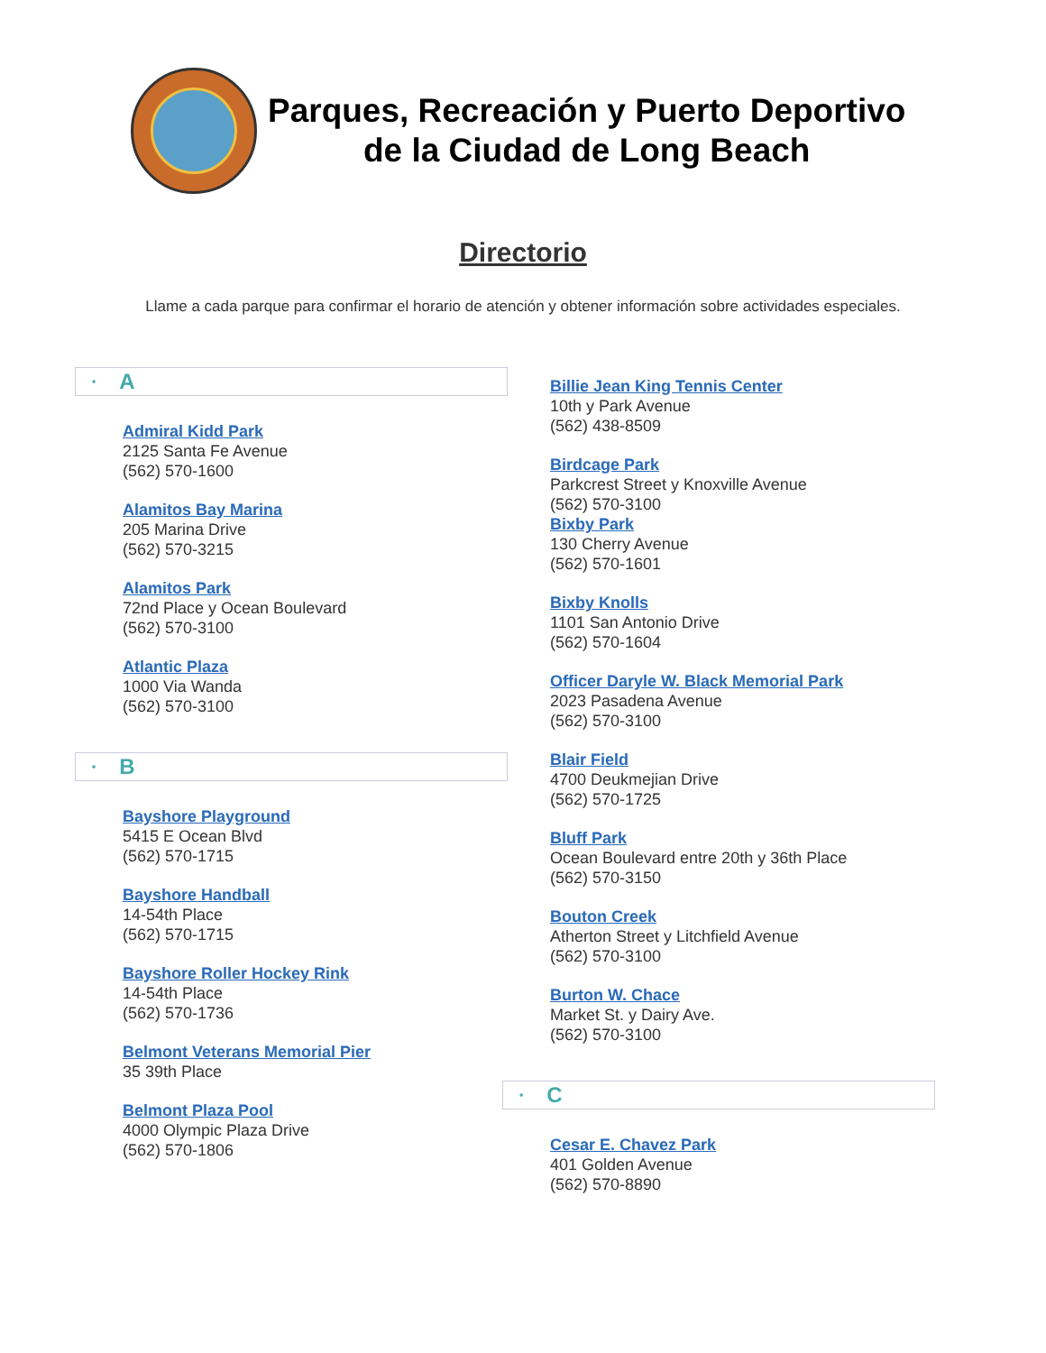Parques, Recreación y Puerto Deportivo
de la Ciudad de Long Beach
Directorio
Llame a cada parque para confirmar el horario de atención y obtener información sobre actividades especiales.
• A
Admiral Kidd Park
2125 Santa Fe Avenue
(562) 570-1600
Alamitos Bay Marina
205 Marina Drive
(562) 570-3215
Alamitos Park
72nd Place y Ocean Boulevard
(562) 570-3100
Atlantic Plaza
1000 Via Wanda
(562) 570-3100
• B
Bayshore Playground
5415 E Ocean Blvd
(562) 570-1715
Bayshore Handball
14-54th Place
(562) 570-1715
Bayshore Roller Hockey Rink
14-54th Place
(562) 570-1736
Belmont Veterans Memorial Pier
35 39th Place
Belmont Plaza Pool
4000 Olympic Plaza Drive
(562) 570-1806
Billie Jean King Tennis Center
10th y Park Avenue
(562) 438-8509
Birdcage Park
Parkcrest Street y Knoxville Avenue
(562) 570-3100
Bixby Park
130 Cherry Avenue
(562) 570-1601
Bixby Knolls
1101 San Antonio Drive
(562) 570-1604
Officer Daryle W. Black Memorial Park
2023 Pasadena Avenue
(562) 570-3100
Blair Field
4700 Deukmejian Drive
(562) 570-1725
Bluff Park
Ocean Boulevard entre 20th y 36th Place
(562) 570-3150
Bouton Creek
Atherton Street y Litchfield Avenue
(562) 570-3100
Burton W. Chace
Market St. y Dairy Ave.
(562) 570-3100
• C
Cesar E. Chavez Park
401 Golden Avenue
(562) 570-8890